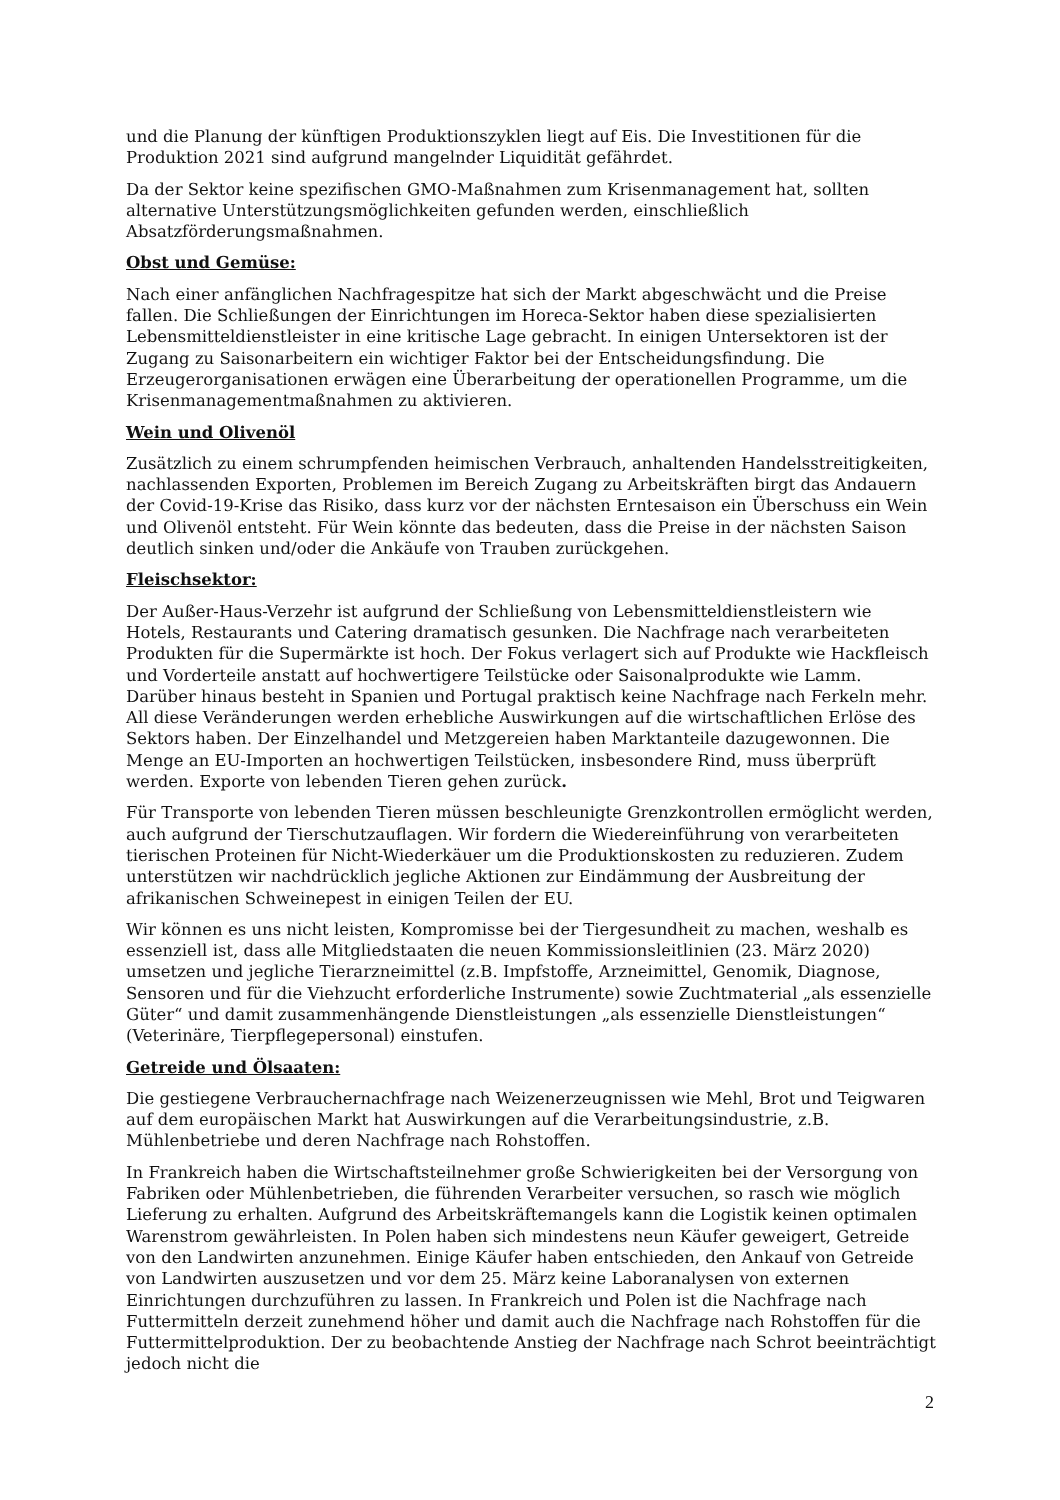und die Planung der künftigen Produktionszyklen liegt auf Eis. Die Investitionen für die Produktion 2021 sind aufgrund mangelnder Liquidität gefährdet.
Da der Sektor keine spezifischen GMO-Maßnahmen zum Krisenmanagement hat, sollten alternative Unterstützungsmöglichkeiten gefunden werden, einschließlich Absatzförderungsmaßnahmen.
Obst und Gemüse:
Nach einer anfänglichen Nachfragespitze hat sich der Markt abgeschwächt und die Preise fallen. Die Schließungen der Einrichtungen im Horeca-Sektor haben diese spezialisierten Lebensmitteldienstleister in eine kritische Lage gebracht. In einigen Untersektoren ist der Zugang zu Saisonarbeitern ein wichtiger Faktor bei der Entscheidungsfindung. Die Erzeugerorganisationen erwägen eine Überarbeitung der operationellen Programme, um die Krisenmanagementmaßnahmen zu aktivieren.
Wein und Olivenöl
Zusätzlich zu einem schrumpfenden heimischen Verbrauch, anhaltenden Handelsstreitigkeiten, nachlassenden Exporten, Problemen im Bereich Zugang zu Arbeitskräften birgt das Andauern der Covid-19-Krise das Risiko, dass kurz vor der nächsten Erntesaison ein Überschuss ein Wein und Olivenöl entsteht. Für Wein könnte das bedeuten, dass die Preise in der nächsten Saison deutlich sinken und/oder die Ankäufe von Trauben zurückgehen.
Fleischsektor:
Der Außer-Haus-Verzehr ist aufgrund der Schließung von Lebensmitteldienstleistern wie Hotels, Restaurants und Catering dramatisch gesunken. Die Nachfrage nach verarbeiteten Produkten für die Supermärkte ist hoch. Der Fokus verlagert sich auf Produkte wie Hackfleisch und Vorderteile anstatt auf hochwertigere Teilstücke oder Saisonalprodukte wie Lamm. Darüber hinaus besteht in Spanien und Portugal praktisch keine Nachfrage nach Ferkeln mehr. All diese Veränderungen werden erhebliche Auswirkungen auf die wirtschaftlichen Erlöse des Sektors haben. Der Einzelhandel und Metzgereien haben Marktanteile dazugewonnen. Die Menge an EU-Importen an hochwertigen Teilstücken, insbesondere Rind, muss überprüft werden. Exporte von lebenden Tieren gehen zurück.
Für Transporte von lebenden Tieren müssen beschleunigte Grenzkontrollen ermöglicht werden, auch aufgrund der Tierschutzauflagen. Wir fordern die Wiedereinführung von verarbeiteten tierischen Proteinen für Nicht-Wiederkäuer um die Produktionskosten zu reduzieren. Zudem unterstützen wir nachdrücklich jegliche Aktionen zur Eindämmung der Ausbreitung der afrikanischen Schweinepest in einigen Teilen der EU.
Wir können es uns nicht leisten, Kompromisse bei der Tiergesundheit zu machen, weshalb es essenziell ist, dass alle Mitgliedstaaten die neuen Kommissionsleitlinien (23. März 2020) umsetzen und jegliche Tierarzneimittel (z.B. Impfstoffe, Arzneimittel, Genomik, Diagnose, Sensoren und für die Viehzucht erforderliche Instrumente) sowie Zuchtmaterial „als essenzielle Güter“ und damit zusammenhängende Dienstleistungen „als essenzielle Dienstleistungen“ (Veterinäre, Tierpflegepersonal) einstufen.
Getreide und Ölsaaten:
Die gestiegene Verbrauchernachfrage nach Weizenerzeugnissen wie Mehl, Brot und Teigwaren auf dem europäischen Markt hat Auswirkungen auf die Verarbeitungsindustrie, z.B. Mühlenbetriebe und deren Nachfrage nach Rohstoffen.
In Frankreich haben die Wirtschaftsteilnehmer große Schwierigkeiten bei der Versorgung von Fabriken oder Mühlenbetrieben, die führenden Verarbeiter versuchen, so rasch wie möglich Lieferung zu erhalten. Aufgrund des Arbeitskräftemangels kann die Logistik keinen optimalen Warenstrom gewährleisten. In Polen haben sich mindestens neun Käufer geweigert, Getreide von den Landwirten anzunehmen. Einige Käufer haben entschieden, den Ankauf von Getreide von Landwirten auszusetzen und vor dem 25. März keine Laboranalysen von externen Einrichtungen durchzuführen zu lassen. In Frankreich und Polen ist die Nachfrage nach Futtermitteln derzeit zunehmend höher und damit auch die Nachfrage nach Rohstoffen für die Futtermittelproduktion. Der zu beobachtende Anstieg der Nachfrage nach Schrot beeinträchtigt jedoch nicht die
2